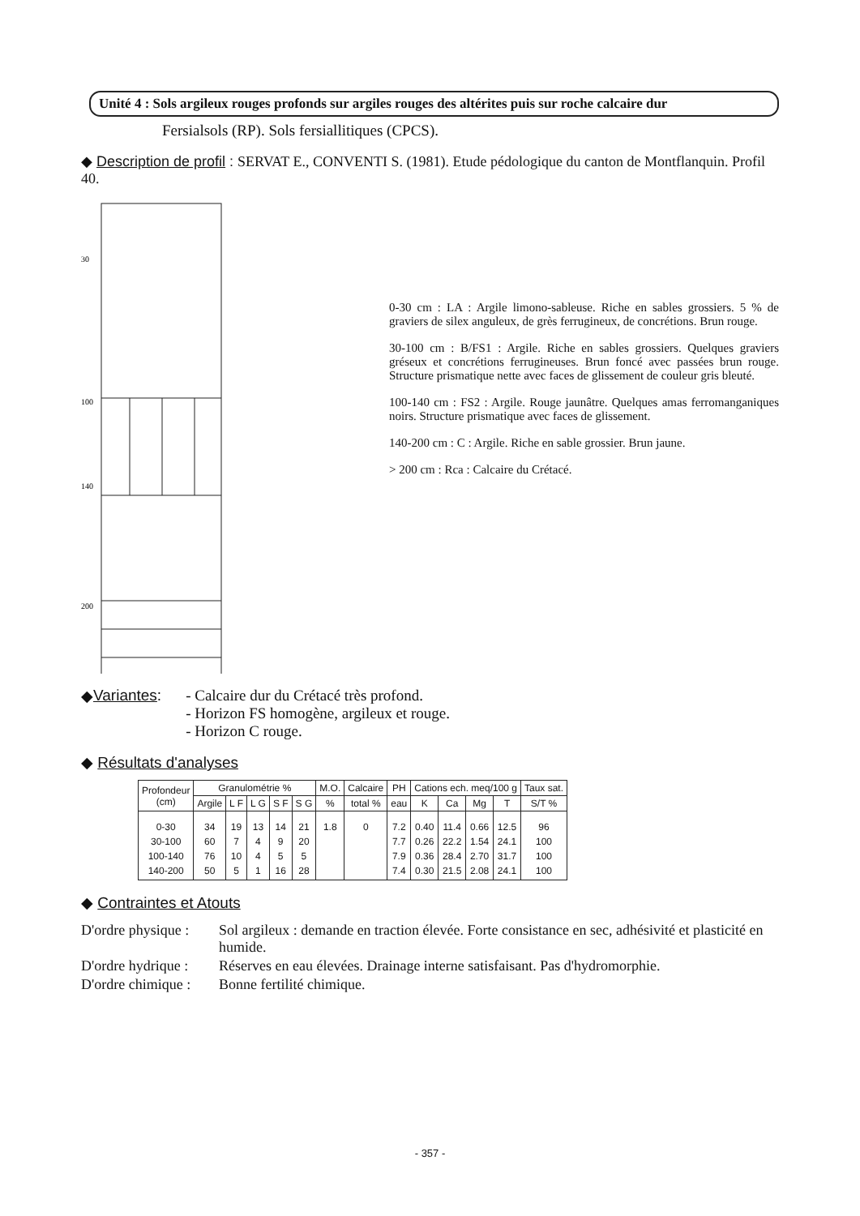Unité 4 : Sols argileux rouges profonds sur argiles rouges des altérites puis sur roche calcaire dur
Fersialsols (RP). Sols fersiallitiques (CPCS).
◆ Description de profil : SERVAT E., CONVENTI S. (1981). Etude pédologique du canton de Montflanquin. Profil 40.
30
100
140
200
0-30 cm : LA : Argile limono-sableuse. Riche en sables grossiers. 5 % de graviers de silex anguleux, de grès ferrugineux, de concrétions. Brun rouge.
30-100 cm : B/FS1 : Argile. Riche en sables grossiers. Quelques graviers gréseux et concrétions ferrugineuses. Brun foncé avec passées brun rouge. Structure prismatique nette avec faces de glissement de couleur gris bleuté.
100-140 cm : FS2 : Argile. Rouge jaunâtre. Quelques amas ferromanganiques noirs. Structure prismatique avec faces de glissement.
140-200 cm : C : Argile. Riche en sable grossier. Brun jaune.
> 200 cm : Rca : Calcaire du Crétacé.
◆ Variantes :
- Calcaire dur du Crétacé très profond.
- Horizon FS homogène, argileux et rouge.
- Horizon C rouge.
◆ Résultats d'analyses
| Profondeur (cm) | Granulométrie % | | | | | M.O. | Calcaire | PH | Cations ech. meq/100 g | | | | Taux sat. |
| --- | --- | --- | --- | --- | --- | --- | --- | --- | --- | --- | --- | --- | --- |
| | Argile | L F | L G | S F | S G | % | total % | eau | K | Ca | Mg | T | S/T % |
| 0-30 30-100 100-140 140-200 | 34 60 76 50 | 19 7 10 5 | 13 4 4 1 | 14 9 5 16 | 21 20 5 28 | 1.8 | 0 | 7.2 7.7 7.9 7.4 | 0.40 0.26 0.36 0.30 | 11.4 22.2 28.4 21.5 | 0.66 1.54 2.70 2.08 | 12.5 24.1 31.7 24.1 | 96 100 100 100 |
◆ Contraintes et Atouts
D'ordre physique :
Sol argileux : demande en traction élevée. Forte consistance en sec, adhésivité et plasticité en humide.
D'ordre hydrique :
Réserves en eau élevées. Drainage interne satisfaisant. Pas d'hydromorphie.
D'ordre chimique :
Bonne fertilité chimique.
- 357 -